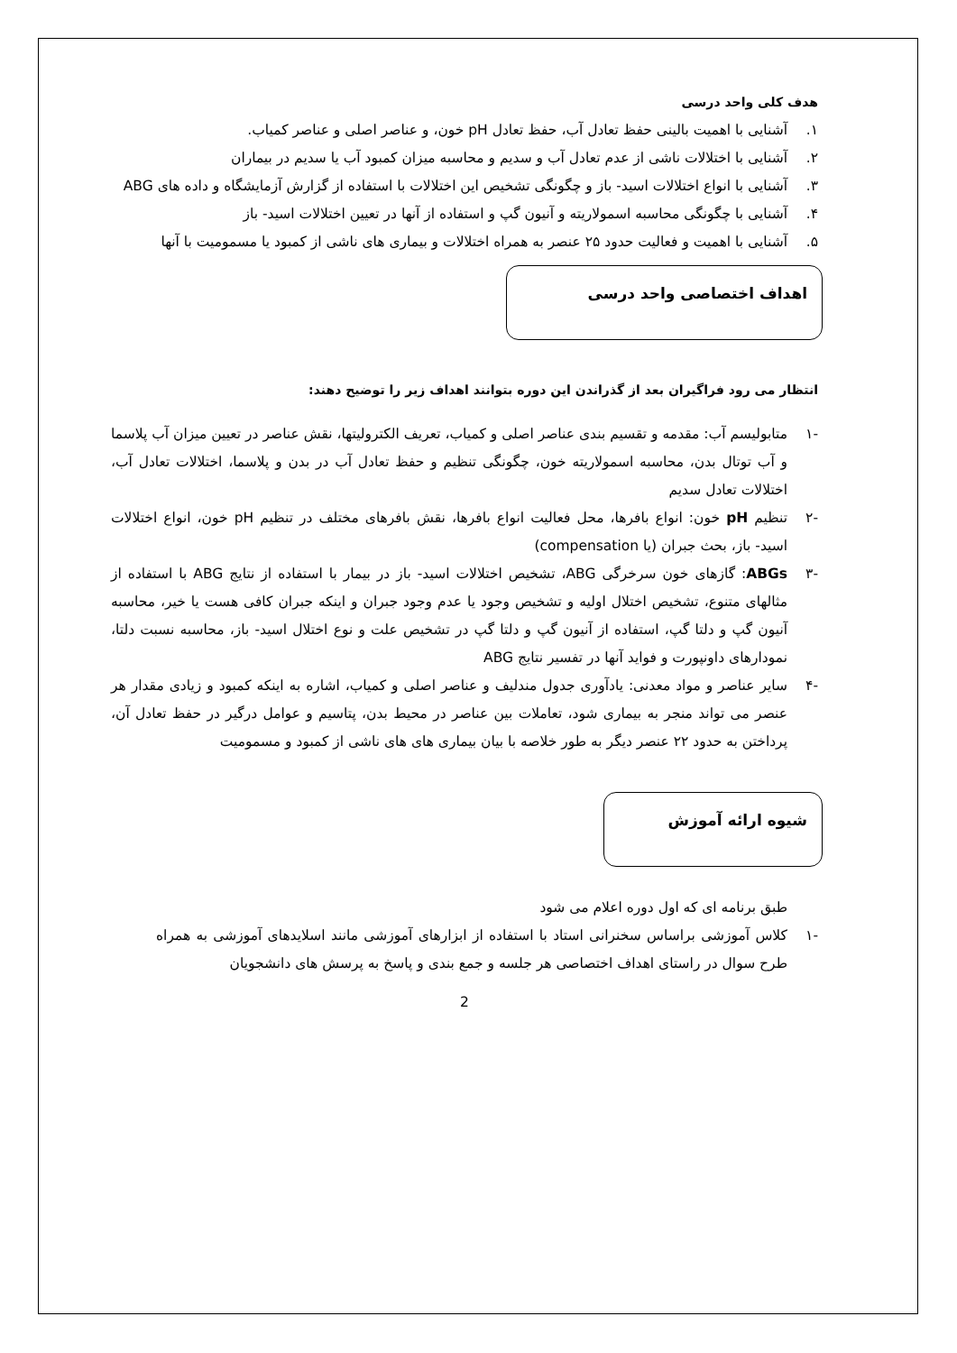هدف کلی واحد درسی
۱. آشنایی با اهمیت بالینی حفظ تعادل آب، حفظ تعادل pH خون، و عناصر اصلی و عناصر کمیاب.
۲. آشنایی با اختلالات ناشی از عدم تعادل آب و سدیم و محاسبه میزان کمبود آب یا سدیم در بیماران
۳. آشنایی با انواع اختلالات اسید- باز و چگونگی تشخیص این اختلالات با استفاده از گزارش آزمایشگاه و داده های ABG
۴. آشنایی با چگونگی محاسبه اسمولاریته و آنیون گپ و استفاده از آنها در تعیین اختلالات اسید- باز
۵. آشنایی با اهمیت و فعالیت حدود ۲۵ عنصر به همراه اختلالات و بیماری های ناشی از کمبود یا مسمومیت با آنها
اهداف اختصاصی واحد درسی
انتظار می رود فراگیران بعد از گذراندن این دوره بتوانند اهداف زیر را توضیح دهند:
-۱ متابولیسم آب: مقدمه و تقسیم بندی عناصر اصلی و کمیاب، تعریف الکترولیتها، نقش عناصر در تعیین میزان آب پلاسما و آب توتال بدن، محاسبه اسمولاریته خون، چگونگی تنظیم و حفظ تعادل آب در بدن و پلاسما، اختلالات تعادل آب، اختلالات تعادل سدیم
-۲ تنظیم pH خون: انواع بافرها، محل فعالیت انواع بافرها، نقش بافرهای مختلف در تنظیم pH خون، انواع اختلالات اسید- باز، بحث جبران (یا compensation)
-۳ ABGs: گازهای خون سرخرگی ABG، تشخیص اختلالات اسید- باز در بیمار با استفاده از نتایج ABG با استفاده از مثالهای متنوع، تشخیص اختلال اولیه و تشخیص وجود یا عدم وجود جبران و اینکه جبران کافی هست یا خیر، محاسبه آنیون گپ و دلتا گپ، استفاده از آنیون گپ و دلتا گپ در تشخیص علت و نوع اختلال اسید- باز، محاسبه نسبت دلتا، نمودارهای داونپورت و فواید آنها در تفسیر نتایج ABG
-۴ سایر عناصر و مواد معدنی: یادآوری جدول مندلیف و عناصر اصلی و کمیاب، اشاره به اینکه کمبود و زیادی مقدار هر عنصر می تواند منجر به بیماری شود، تعاملات بین عناصر در محیط بدن، پتاسیم و عوامل درگیر در حفظ تعادل آن، پرداختن به حدود ۲۲ عنصر دیگر به طور خلاصه با بیان بیماری های های ناشی از کمبود و مسمومیت
شیوه ارائه آموزش
طبق برنامه ای که اول دوره اعلام می شود
-۱ کلاس آموزشی براساس سخنرانی استاد با استفاده از ابزارهای آموزشی مانند اسلایدهای آموزشی به همراه طرح سوال در راستای اهداف اختصاصی هر جلسه و جمع بندی و پاسخ به پرسش های دانشجویان
2